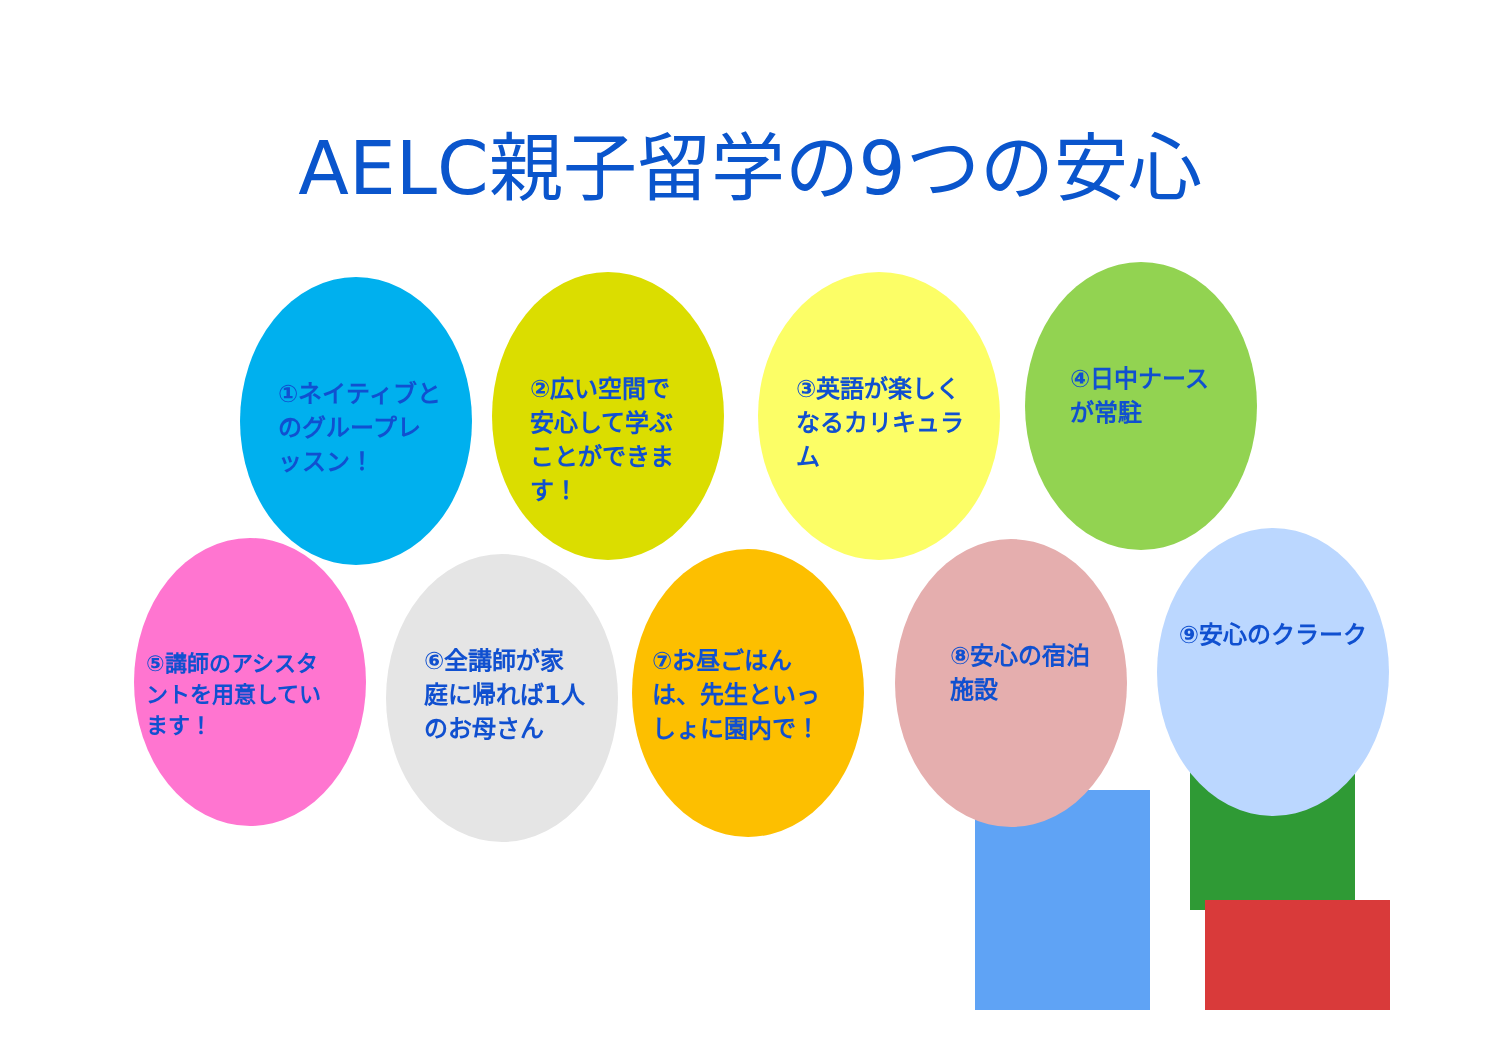AELC親子留学の9つの安心
①ネイティブとのグループレッスン！
②広い空間で安心して学ぶことができます！
③英語が楽しくなるカリキュラム
④日中ナースが常駐
⑤講師のアシスタントを用意しています！
⑥全講師が家庭に帰れば1人のお母さん
⑦お昼ごはんは、先生といっしょに園内で！
⑧安心の宿泊施設 ⑨安心のクラーク